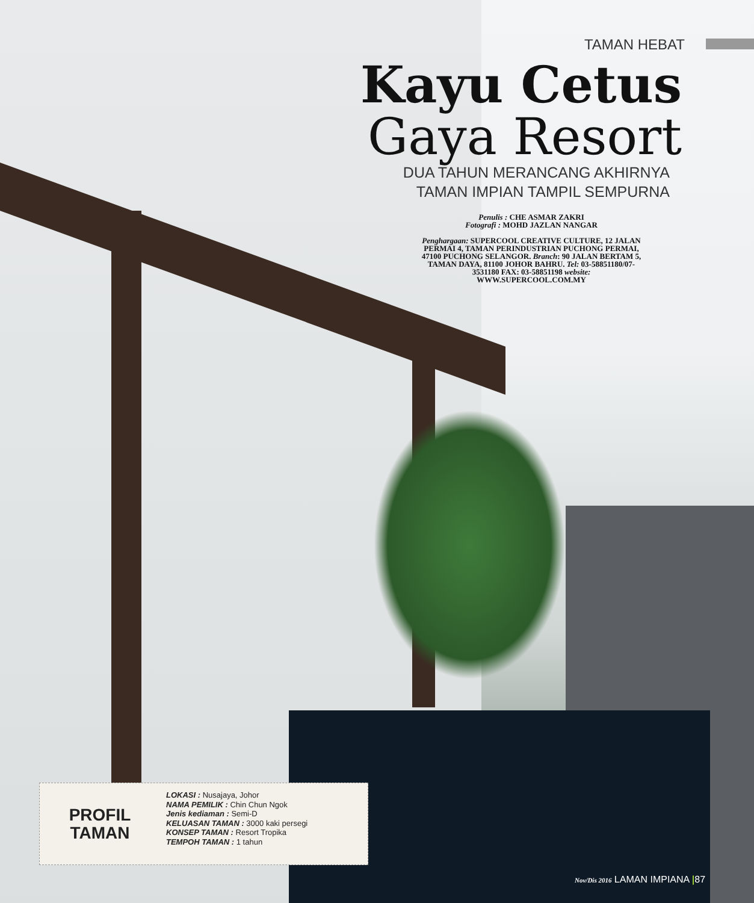TAMAN HEBAT
Kayu Cetus
Gaya Resort
DUA TAHUN MERANCANG AKHIRNYA
TAMAN IMPIAN TAMPIL SEMPURNA
Penulis : CHE ASMAR ZAKRI
Fotografi : MOHD JAZLAN NANGAR
Penghargaan: SUPERCOOL CREATIVE CULTURE, 12 JALAN PERMAI 4, TAMAN PERINDUSTRIAN PUCHONG PERMAI, 47100 PUCHONG SELANGOR. Branch: 90 JALAN BERTAM 5, TAMAN DAYA, 81100 JOHOR BAHRU. Tel: 03-58851180/07-3531180 FAX: 03-58851198 website: WWW.SUPERCOOL.COM.MY
PROFIL
TAMAN
LOKASI : Nusajaya, Johor
NAMA PEMILIK : Chin Chun Ngok
Jenis kediaman : Semi-D
KELUASAN TAMAN : 3000 kaki persegi
KONSEP TAMAN : Resort Tropika
TEMPOH TAMAN : 1 tahun
Nov/Dis 2016 LAMAN IMPIANA |87